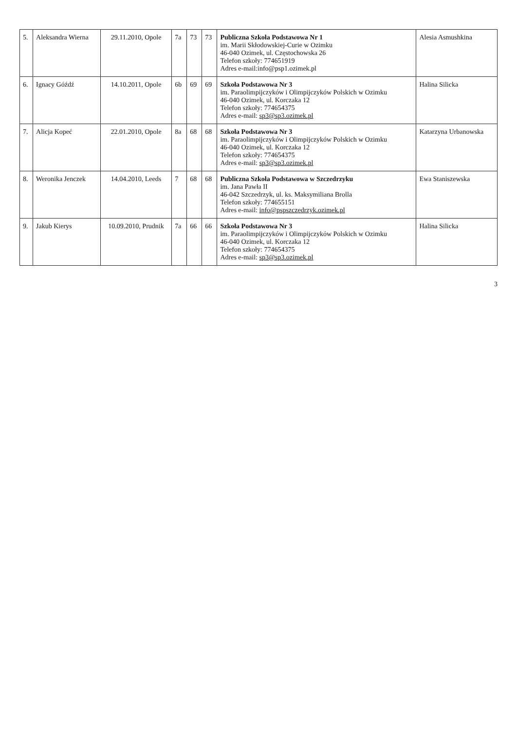| 5. | Aleksandra Wierna | 29.11.2010, Opole | 7a | 73 | 73 | Publiczna Szkoła Podstawowa Nr 1 im. Marii Skłodowskiej-Curie w Ozimku 46-040 Ozimek, ul. Częstochowska 26 Telefon szkoły: 774651919 Adres e-mail:info@psp1.ozimek.pl | Alesia Asmushkina |
| 6. | Ignacy Góźdź | 14.10.2011, Opole | 6b | 69 | 69 | Szkoła Podstawowa Nr 3 im. Paraolimpijczyków i Olimpijczyków Polskich w Ozimku 46-040 Ozimek, ul. Korczaka 12 Telefon szkoły: 774654375 Adres e-mail: sp3@sp3.ozimek.pl | Halina Silicka |
| 7. | Alicja Kopeć | 22.01.2010, Opole | 8a | 68 | 68 | Szkoła Podstawowa Nr 3 im. Paraolimpijczyków i Olimpijczyków Polskich w Ozimku 46-040 Ozimek, ul. Korczaka 12 Telefon szkoły: 774654375 Adres e-mail: sp3@sp3.ozimek.pl | Katarzyna Urbanowska |
| 8. | Weronika Jenczek | 14.04.2010, Leeds | 7 | 68 | 68 | Publiczna Szkoła Podstawowa w Szczedrzyku im. Jana Pawła II 46-042 Szczedrzyk, ul. ks. Maksymiliana Brolla Telefon szkoły: 774655151 Adres e-mail: info@pspszczedrzyk.ozimek.pl | Ewa Staniszewska |
| 9. | Jakub Kierys | 10.09.2010, Prudnik | 7a | 66 | 66 | Szkoła Podstawowa Nr 3 im. Paraolimpijczyków i Olimpijczyków Polskich w Ozimku 46-040 Ozimek, ul. Korczaka 12 Telefon szkoły: 774654375 Adres e-mail: sp3@sp3.ozimek.pl | Halina Silicka |
3